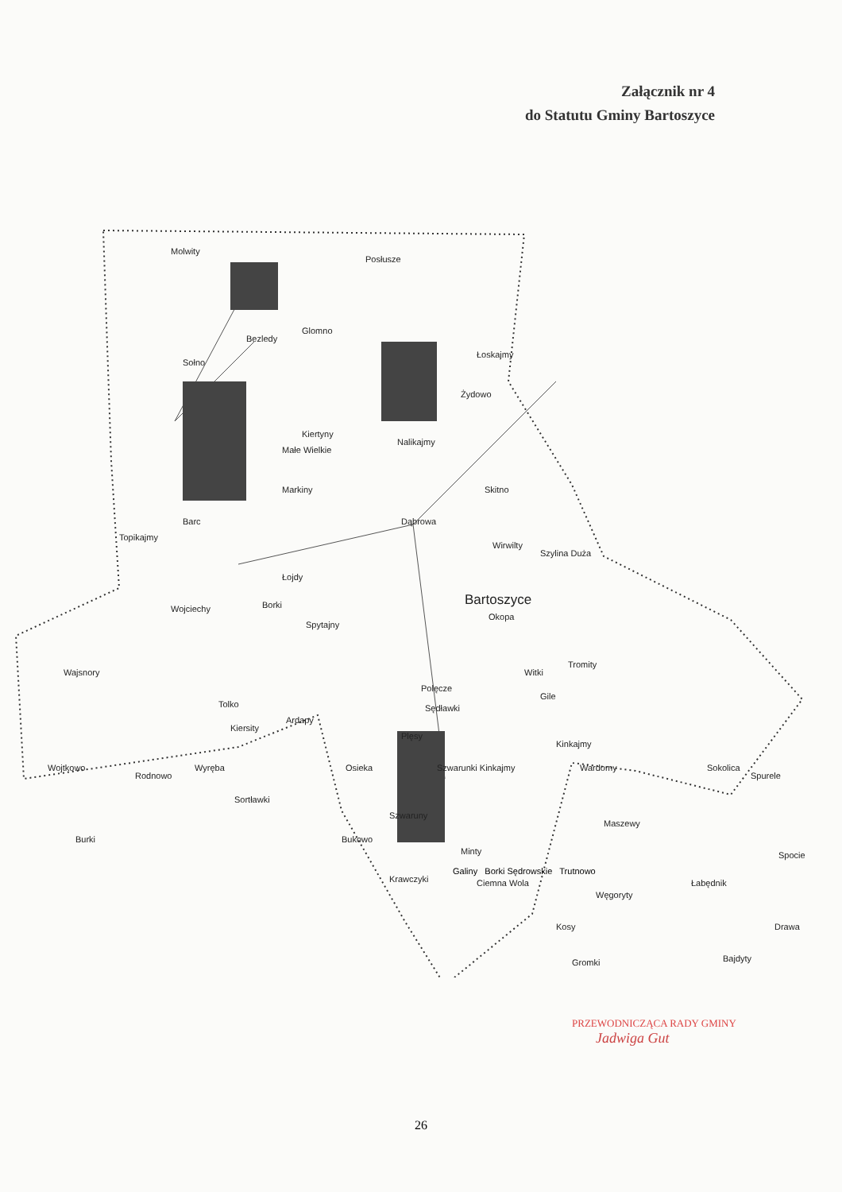Załącznik nr 4
do Statutu Gminy Bartoszyce
Molwity
Posłusze
Glomno
Bezledy
Sołno
Łoskajmy
Żydowo
Kiertyny
Małe Wielkie
Nalikajmy
Skitno Markiny
Dąbrowa Barc
Topikajmy
Wirwilty
Szylina Duża
Łojdy
Bartoszyce
Okopa
Wojciechy Borki
Spytajny
Tromity
Witki Wajsnory
Polęcze
Gile
Tolko Sędławki
Kiersity
Ardapy
Plęsy
Kinkajmy
Wojtkowo
Rodnowo
Wyręba Osieka Szwarunki Kinkajmy Wardomy Sokolica
Spurele
Sortławki
Szwaruny
Maszewy
Burki Bukowo
Minty Spocie
Krawczyki Ciemna Wola Łabędnik
Węgoryty
Kosy Drawa
Bajdyty Gromki
Galiny Borki Sędrowskie Trutnowo
PRZEWODNICZĄCA RADY GMINY
Jadwiga Gut
26